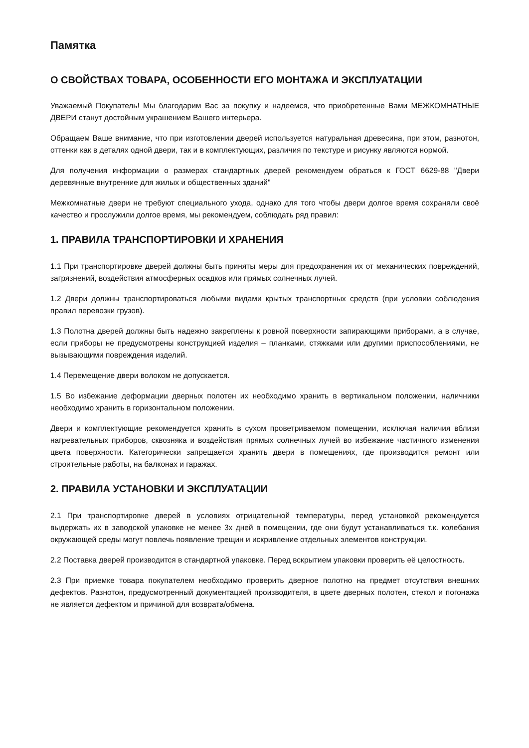Памятка
О СВОЙСТВАХ ТОВАРА, ОСОБЕННОСТИ ЕГО МОНТАЖА И ЭКСПЛУАТАЦИИ
Уважаемый Покупатель! Мы благодарим Вас за покупку и надеемся, что приобретенные Вами МЕЖКОМНАТНЫЕ ДВЕРИ станут достойным украшением Вашего интерьера.
Обращаем Ваше внимание, что при изготовлении дверей используется натуральная древесина, при этом, разнотон, оттенки как в деталях одной двери, так и в комплектующих, различия по текстуре и рисунку являются нормой.
Для получения информации о размерах стандартных дверей рекомендуем обраться к ГОСТ 6629-88 "Двери деревянные внутренние для жилых и общественных зданий"
Межкомнатные двери не требуют специального ухода, однако для того чтобы двери долгое время сохраняли своё качество и прослужили долгое время, мы рекомендуем, соблюдать ряд правил:
1. ПРАВИЛА ТРАНСПОРТИРОВКИ И ХРАНЕНИЯ
1.1 При транспортировке дверей должны быть приняты меры для предохранения их от механических повреждений, загрязнений, воздействия атмосферных осадков или прямых солнечных лучей.
1.2 Двери должны транспортироваться любыми видами крытых транспортных средств (при условии соблюдения правил перевозки грузов).
1.3 Полотна дверей должны быть надежно закреплены к ровной поверхности запирающими приборами, а в случае, если приборы не предусмотрены конструкцией изделия – планками, стяжками или другими приспособлениями, не вызывающими повреждения изделий.
1.4 Перемещение двери волоком не допускается.
1.5 Во избежание деформации дверных полотен их необходимо хранить в вертикальном положении, наличники необходимо хранить в горизонтальном положении.
Двери и комплектующие рекомендуется хранить в сухом проветриваемом помещении, исключая наличия вблизи нагревательных приборов, сквозняка и воздействия прямых солнечных лучей во избежание частичного изменения цвета поверхности. Категорически запрещается хранить двери в помещениях, где производится ремонт или строительные работы, на балконах и гаражах.
2. ПРАВИЛА УСТАНОВКИ И ЭКСПЛУАТАЦИИ
2.1 При транспортировке дверей в условиях отрицательной температуры, перед установкой рекомендуется выдержать их в заводской упаковке не менее 3х дней в помещении, где они будут устанавливаться т.к. колебания окружающей среды могут повлечь появление трещин и искривление отдельных элементов конструкции.
2.2 Поставка дверей производится в стандартной упаковке. Перед вскрытием упаковки проверить её целостность.
2.3 При приемке товара покупателем необходимо проверить дверное полотно на предмет отсутствия внешних дефектов. Разнотон, предусмотренный документацией производителя, в цвете дверных полотен, стекол и погонажа не является дефектом и причиной для возврата/обмена.